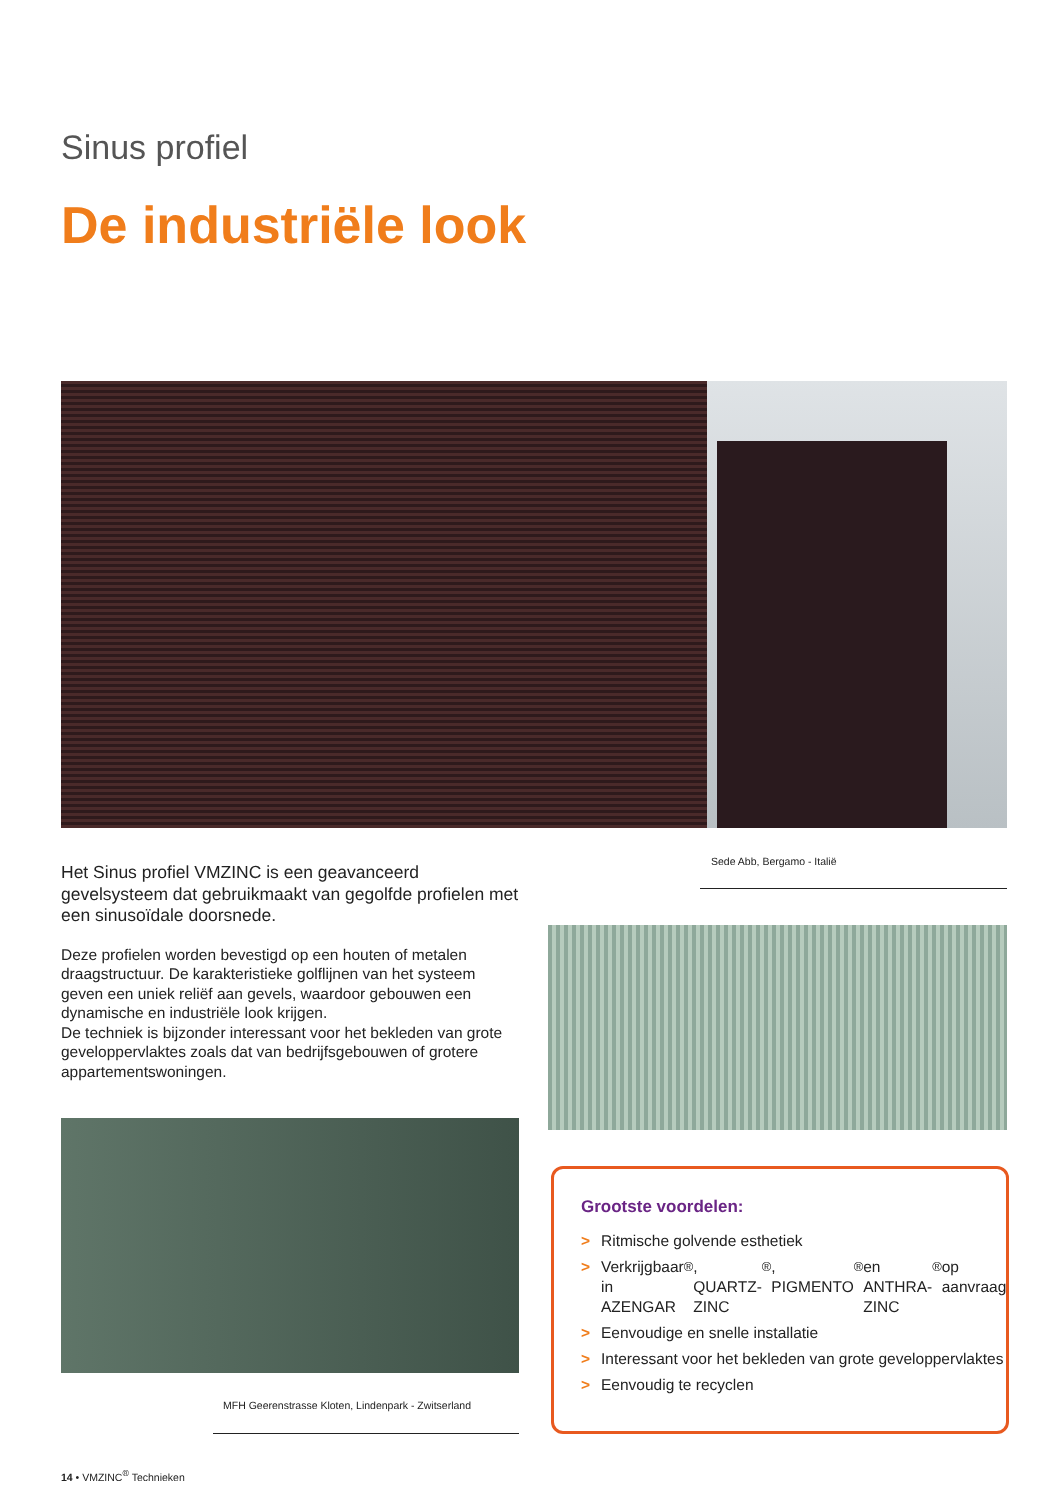Sinus profiel
De industriële look
Het Sinus profiel VMZINC is een geavanceerd gevelsysteem dat gebruikmaakt van gegolfde profielen met een sinusoïdale doorsnede.
Deze profielen worden bevestigd op een houten of metalen draagstructuur. De karakteristieke golflijnen van het systeem geven een uniek reliëf aan gevels, waardoor gebouwen een dynamische en industriële look krijgen.
De techniek is bijzonder interessant voor het bekleden van grote geveloppervlaktes zoals dat van bedrijfsgebouwen of grotere appartementswoningen.
Sede Abb, Bergamo - Italië
MFH Geerenstrasse Kloten, Lindenpark - Zwitserland
Grootste voordelen:
> Ritmische golvende esthetiek
> Verkrijgbaar in AZENGAR<sup>®</sup>, QUARTZ-ZINC<sup>®</sup>, PIGMENTO<sup>®</sup> en ANTHRA-ZINC<sup>®</sup> op aanvraag
> Eenvoudige en snelle installatie
> Interessant voor het bekleden van grote geveloppervlaktes
> Eenvoudig te recyclen
14 • VMZINC<sup>®</sup> Technieken